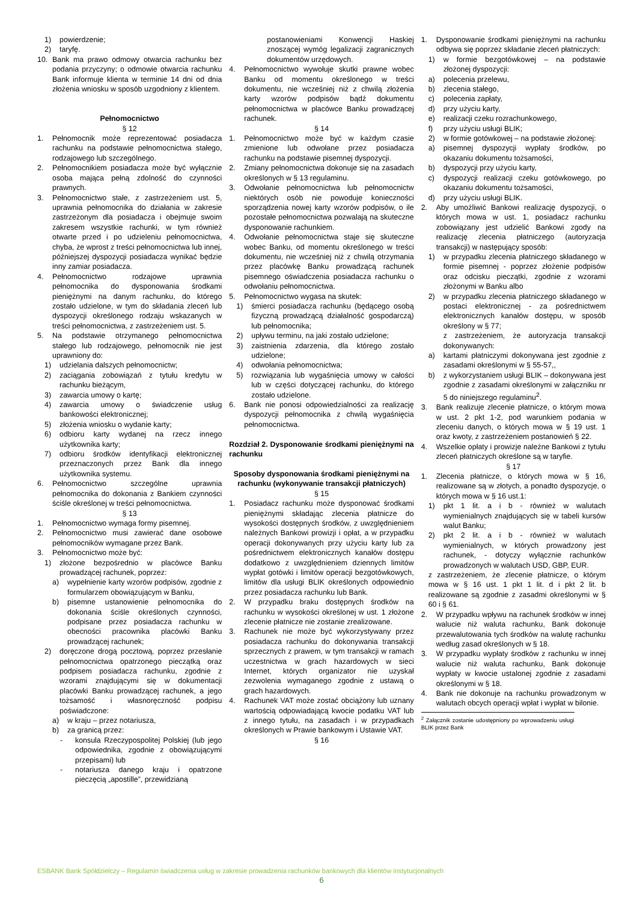1) powierdzenie;
2) taryfę.
10. Bank ma prawo odmowy otwarcia rachunku bez podania przyczyny; o odmowie otwarcia rachunku Bank informuje klienta w terminie 14 dni od dnia złożenia wniosku w sposób uzgodniony z klientem.
Pełnomocnictwo
§ 12
1. Pełnomocnik może reprezentować posiadacza rachunku na podstawie pełnomocnictwa stałego, rodzajowego lub szczególnego.
2. Pełnomocnikiem posiadacza może być wyłącznie osoba mająca pełną zdolność do czynności prawnych.
3. Pełnomocnictwo stałe, z zastrzeżeniem ust. 5, uprawnia pełnomocnika do działania w zakresie zastrzeżonym dla posiadacza i obejmuje swoim zakresem wszystkie rachunki, w tym również otwarte przed i po udzieleniu pełnomocnictwa, chyba, że wprost z treści pełnomocnictwa lub innej, późniejszej dyspozycji posiadacza wynikać będzie inny zamiar posiadacza.
4. Pełnomocnictwo rodzajowe uprawnia pełnomocnika do dysponowania środkami pieniężnymi na danym rachunku, do którego zostało udzielone, w tym do składania zleceń lub dyspozycji określonego rodzaju wskazanych w treści pełnomocnictwa, z zastrzeżeniem ust. 5.
5. Na podstawie otrzymanego pełnomocnictwa stałego lub rodzajowego, pełnomocnik nie jest uprawniony do:
1) udzielania dalszych pełnomocnictw;
2) zaciągania zobowiązań z tytułu kredytu w rachunku bieżącym,
3) zawarcia umowy o kartę;
4) zawarcia umowy o świadczenie usług bankowości elektronicznej;
5) złożenia wniosku o wydanie karty;
6) odbioru karty wydanej na rzecz innego użytkownika karty;
7) odbioru środków identyfikacji elektronicznej przeznaczonych przez Bank dla innego użytkownika systemu.
6. Pełnomocnictwo szczególne uprawnia pełnomocnika do dokonania z Bankiem czynności ściśle określonej w treści pełnomocnictwa.
§ 13
1. Pełnomocnictwo wymaga formy pisemnej.
2. Pełnomocnictwo musi zawierać dane osobowe pełnomocników wymagane przez Bank.
3. Pełnomocnictwo może być:
1) złożone bezpośrednio w placówce Banku prowadzącej rachunek, poprzez:
a) wypełnienie karty wzorów podpisów, zgodnie z formularzem obowiązującym w Banku,
b) pisemne ustanowienie pełnomocnika do dokonania ściśle określonych czynności, podpisane przez posiadacza rachunku w obecności pracownika placówki Banku prowadzącej rachunek;
2) doręczone drogą pocztową, poprzez przesłanie pełnomocnictwa opatrzonego pieczątką oraz podpisem posiadacza rachunku, zgodnie z wzorami znajdującymi się w dokumentacji placówki Banku prowadzącej rachunek, a jego tożsamość i własnoręczność podpisu poświadczone:
a) w kraju – przez notariusza,
b) za granicą przez:
- konsula Rzeczypospolitej Polskiej (lub jego odpowiednika, zgodnie z obowiązującymi przepisami) lub
- notariusza danego kraju i opatrzone pieczęcią „apostille”, przewidzianą
postanowieniami Konwencji Haskiej znoszącej wymóg legalizacji zagranicznych dokumentów urzędowych.
4. Pełnomocnictwo wywołuje skutki prawne wobec Banku od momentu określonego w treści dokumentu, nie wcześniej niż z chwilą złożenia karty wzorów podpisów bądź dokumentu pełnomocnictwa w placówce Banku prowadzącej rachunek.
§ 14
1. Pełnomocnictwo może być w każdym czasie zmienione lub odwołane przez posiadacza rachunku na podstawie pisemnej dyspozycji.
2. Zmiany pełnomocnictwa dokonuje się na zasadach określonych w § 13 regulaminu.
3. Odwołanie pełnomocnictwa lub pełnomocnictw niektórych osób nie powoduje konieczności sporządzenia nowej karty wzorów podpisów, o ile pozostałe pełnomocnictwa pozwalają na skuteczne dysponowanie rachunkiem.
4. Odwołanie pełnomocnictwa staje się skuteczne wobec Banku, od momentu określonego w treści dokumentu, nie wcześniej niż z chwilą otrzymania przez placówkę Banku prowadzącą rachunek pisemnego oświadczenia posiadacza rachunku o odwołaniu pełnomocnictwa.
5. Pełnomocnictwo wygasa na skutek:
1) śmierci posiadacza rachunku (będącego osobą fizyczną prowadzącą działalność gospodarczą) lub pełnomocnika;
2) upływu terminu, na jaki zostało udzielone;
3) zaistnienia zdarzenia, dla którego zostało udzielone;
4) odwołania pełnomocnictwa;
5) rozwiązania lub wygaśnięcia umowy w całości lub w części dotyczącej rachunku, do którego zostało udzielone.
6. Bank nie ponosi odpowiedzialności za realizację dyspozycji pełnomocnika z chwilą wygaśnięcia pełnomocnictwa.
Rozdział 2. Dysponowanie środkami pieniężnymi na rachunku
Sposoby dysponowania środkami pieniężnymi na rachunku (wykonywanie transakcji płatniczych)
§ 15
1. Posiadacz rachunku może dysponować środkami pieniężnymi składając zlecenia płatnicze do wysokości dostępnych środków, z uwzględnieniem należnych Bankowi prowizji i opłat, a w przypadku operacji dokonywanych przy użyciu karty lub za pośrednictwem elektronicznych kanałów dostępu dodatkowo z uwzględnieniem dziennych limitów wypłat gotówki i limitów operacji bezgotówkowych, limitów dla usługi BLIK określonych odpowiednio przez posiadacza rachunku lub Bank.
2. W przypadku braku dostępnych środków na rachunku w wysokości określonej w ust. 1 złożone zlecenie płatnicze nie zostanie zrealizowane.
3. Rachunek nie może być wykorzystywany przez posiadacza rachunku do dokonywania transakcji sprzecznych z prawem, w tym transakcji w ramach uczestnictwa w grach hazardowych w sieci Internet, których organizator nie uzyskał zezwolenia wymaganego zgodnie z ustawą o grach hazardowych.
4. Rachunek VAT może zostać obciążony lub uznany wartością odpowiadającą kwocie podatku VAT lub z innego tytułu, na zasadach i w przypadkach określonych w Prawie bankowym i Ustawie VAT.
§ 16
1. Dysponowanie środkami pieniężnymi na rachunku odbywa się poprzez składanie zleceń płatniczych:
1) w formie bezgotówkowej – na podstawie złożonej dyspozycji:
a) polecenia przelewu,
b) zlecenia stałego,
c) polecenia zapłaty,
d) przy użyciu karty,
e) realizacji czeku rozrachunkowego,
f) przy użyciu usługi BLIK;
2) w formie gotówkowej – na podstawie złożonej:
a) pisemnej dyspozycji wypłaty środków, po okazaniu dokumentu tożsamości,
b) dyspozycji przy użyciu karty,
c) dyspozycji realizacji czeku gotówkowego, po okazaniu dokumentu tożsamości,
d) przy użyciu usługi BLIK.
2. Aby umożliwić Bankowi realizację dyspozycji, o których mowa w ust. 1, posiadacz rachunku zobowiązany jest udzielić Bankowi zgody na realizację zlecenia płatniczego (autoryzacja transakcji) w następujący sposób:
1) w przypadku zlecenia płatniczego składanego w formie pisemnej - poprzez złożenie podpisów oraz odcisku pieczątki, zgodnie z wzorami złożonymi w Banku albo
2) w przypadku zlecenia płatniczego składanego w postaci elektronicznej - za pośrednictwem elektronicznych kanałów dostępu, w sposób określony w § 77;
z zastrzeżeniem, że autoryzacja transakcji dokonywanych:
a) kartami płatniczymi dokonywana jest zgodnie z zasadami określonymi w § 55-57,,
b) z wykorzystaniem usługi BLIK – dokonywana jest zgodnie z zasadami określonymi w załączniku nr 5 do niniejszego regulaminu<sup>2</sup>.
3. Bank realizuje zlecenie płatnicze, o którym mowa w ust. 2 pkt 1-2, pod warunkiem podania w zleceniu danych, o których mowa w § 19 ust. 1 oraz kwoty, z zastrzeżeniem postanowień § 22.
4. Wszelkie opłaty i prowizje należne Bankowi z tytułu zleceń płatniczych określone są w taryfie.
§ 17
1. Zlecenia płatnicze, o których mowa w § 16, realizowane są w złotych, a ponadto dyspozycje, o których mowa w § 16 ust.1:
1) pkt 1 lit. a i b - również w walutach wymienialnych znajdujących się w tabeli kursów walut Banku;
2) pkt 2 lit. a i b - również w walutach wymienialnych, w których prowadzony jest rachunek, - dotyczy wyłącznie rachunków prowadzonych w walutach USD, GBP, EUR.
z zastrzeżeniem, że zlecenie płatnicze, o którym mowa w § 16 ust. 1 pkt 1 lit. d i pkt 2 lit. b realizowane są zgodnie z zasadmi określonymi w § 60 i § 61.
2. W przypadku wpływu na rachunek środków w innej walucie niż waluta rachunku, Bank dokonuje przewalutowania tych środków na walutę rachunku według zasad określonych w § 18.
3. W przypadku wypłaty środków z rachunku w innej walucie niż waluta rachunku, Bank dokonuje wypłaty w kwocie ustalonej zgodnie z zasadami określonymi w § 18.
4. Bank nie dokonuje na rachunku prowadzonym w walutach obcych operacji wpłat i wypłat w bilonie.
<sup>2</sup> Załącznik zostanie udostępniony po wprowadzeniu usługi BLIK przez Bank
ESBANK Bank Spółdzielczy – Regulamin świadczenia usług w zakresie prowadzenia rachunków bankowych dla klientów instytucjonalnych
6